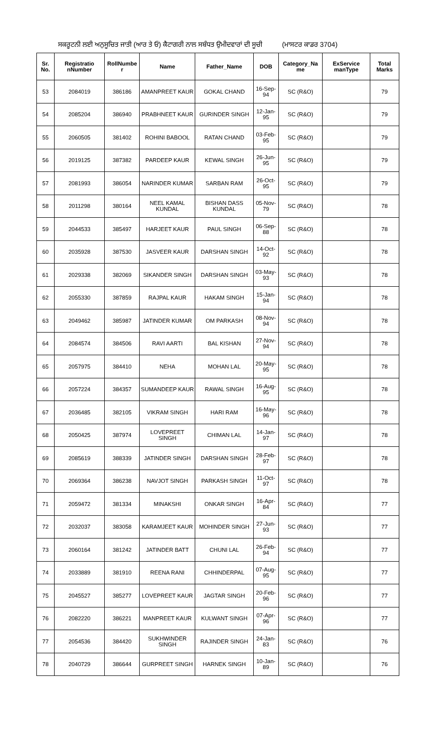ਸਕਰੂਟਨੀ ਲਈ ਅਨੁਸੂਚਿਤ ਜਾਤੀ (ਆਰ ਤੇ ਓ) ਕੈਟਾਗਰੀ ਨਾਲ ਸਬੰਧਤ ਉਮੀਦਵਾਰਾਂ ਦੀ ਸੂਚੀ (ਮਾਸਟਰ ਕਾਡਰ 3704)
| Sr. No. | Registratio nNumber | RollNumbe r | Name | Father_Name | DOB | Category_Na me | ExService manType | Total Marks |
| --- | --- | --- | --- | --- | --- | --- | --- | --- |
| 53 | 2084019 | 386186 | AMANPREET KAUR | GOKAL CHAND | 16-Sep-94 | SC (R&O) | | 79 |
| 54 | 2085204 | 386940 | PRABHNEET KAUR | GURINDER SINGH | 12-Jan-95 | SC (R&O) | | 79 |
| 55 | 2060505 | 381402 | ROHINI BABOOL | RATAN CHAND | 03-Feb-95 | SC (R&O) | | 79 |
| 56 | 2019125 | 387382 | PARDEEP KAUR | KEWAL SINGH | 26-Jun-95 | SC (R&O) | | 79 |
| 57 | 2081993 | 386054 | NARINDER KUMAR | SARBAN RAM | 26-Oct-95 | SC (R&O) | | 79 |
| 58 | 2011298 | 380164 | NEEL KAMAL KUNDAL | BISHAN DASS KUNDAL | 05-Nov-79 | SC (R&O) | | 78 |
| 59 | 2044533 | 385497 | HARJEET KAUR | PAUL SINGH | 06-Sep-88 | SC (R&O) | | 78 |
| 60 | 2035928 | 387530 | JASVEER KAUR | DARSHAN SINGH | 14-Oct-92 | SC (R&O) | | 78 |
| 61 | 2029338 | 382069 | SIKANDER SINGH | DARSHAN SINGH | 03-May-93 | SC (R&O) | | 78 |
| 62 | 2055330 | 387859 | RAJPAL KAUR | HAKAM SINGH | 15-Jan-94 | SC (R&O) | | 78 |
| 63 | 2049462 | 385987 | JATINDER KUMAR | OM PARKASH | 08-Nov-94 | SC (R&O) | | 78 |
| 64 | 2084574 | 384506 | RAVI AARTI | BAL KISHAN | 27-Nov-94 | SC (R&O) | | 78 |
| 65 | 2057975 | 384410 | NEHA | MOHAN LAL | 20-May-95 | SC (R&O) | | 78 |
| 66 | 2057224 | 384357 | SUMANDEEP KAUR | RAWAL SINGH | 16-Aug-95 | SC (R&O) | | 78 |
| 67 | 2036485 | 382105 | VIKRAM SINGH | HARI RAM | 16-May-96 | SC (R&O) | | 78 |
| 68 | 2050425 | 387974 | LOVEPREET SINGH | CHIMAN LAL | 14-Jan-97 | SC (R&O) | | 78 |
| 69 | 2085619 | 388339 | JATINDER SINGH | DARSHAN SINGH | 28-Feb-97 | SC (R&O) | | 78 |
| 70 | 2069364 | 386238 | NAVJOT SINGH | PARKASH SINGH | 11-Oct-97 | SC (R&O) | | 78 |
| 71 | 2059472 | 381334 | MINAKSHI | ONKAR SINGH | 16-Apr-84 | SC (R&O) | | 77 |
| 72 | 2032037 | 383058 | KARAMJEET KAUR | MOHINDER SINGH | 27-Jun-93 | SC (R&O) | | 77 |
| 73 | 2060164 | 381242 | JATINDER BATT | CHUNI LAL | 26-Feb-94 | SC (R&O) | | 77 |
| 74 | 2033889 | 381910 | REENA RANI | CHHINDERPAL | 07-Aug-95 | SC (R&O) | | 77 |
| 75 | 2045527 | 385277 | LOVEPREET KAUR | JAGTAR SINGH | 20-Feb-96 | SC (R&O) | | 77 |
| 76 | 2082220 | 386221 | MANPREET KAUR | KULWANT SINGH | 07-Apr-96 | SC (R&O) | | 77 |
| 77 | 2054536 | 384420 | SUKHWINDER SINGH | RAJINDER SINGH | 24-Jan-83 | SC (R&O) | | 76 |
| 78 | 2040729 | 386644 | GURPREET SINGH | HARNEK SINGH | 10-Jan-89 | SC (R&O) | | 76 |